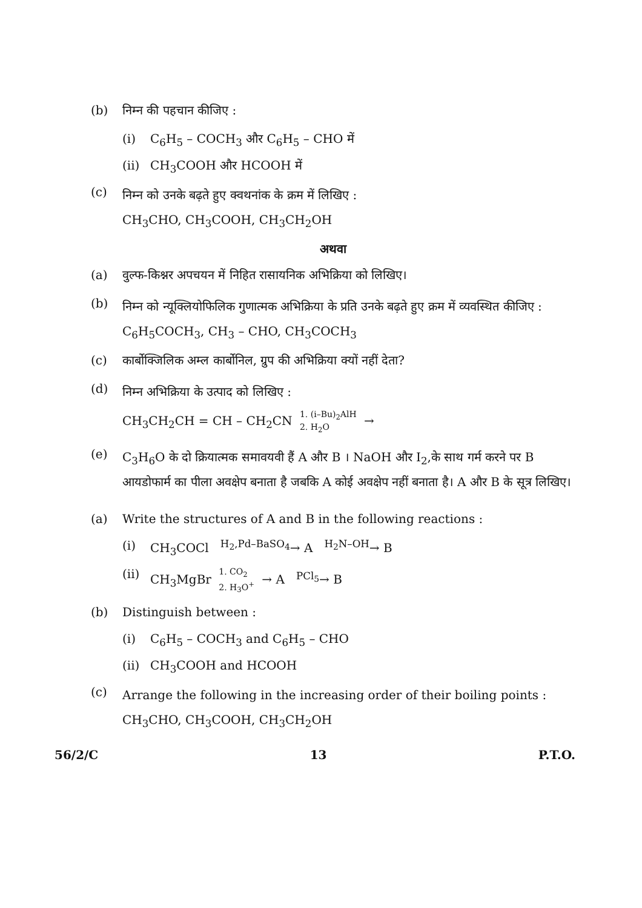(b) निम्न की पहचान कीजिए :
(i) C<sub>6</sub>H<sub>5</sub> – COCH<sub>3</sub> और C<sub>6</sub>H<sub>5</sub> – CHO में
(ii)
CH<sub>3</sub>COOH और HCOOH में
(c)
निम्न को उनके बढ़ते हुए क्वथनांक के क्रम में लिखिए :
CH<sub>3</sub>CHO, CH<sub>3</sub>COOH, CH<sub>3</sub>CH<sub>2</sub>OH
अथवा
(a) वुल्फ-किश्नर अपचयन में निहित रासायनिक अभिक्रिया को लिखिए।
(b)
निम्न को न्यूक्लियोफिलिक गुणात्मक अभिक्रिया के प्रति उनके बढ़ते हुए क्रम में व्यवस्थित कीजिए :
C<sub>6</sub>H<sub>5</sub>COCH<sub>3</sub>, CH<sub>3</sub> – CHO, CH<sub>3</sub>COCH<sub>3</sub>
(c) कार्बोक्जिलिक अम्ल कार्बोनिल, ग्रुप की अभिक्रिया क्यों नहीं देता?
(d)
निम्न अभिक्रिया के उत्पाद को लिखिए :
CH<sub>3</sub>CH<sub>2</sub>CH = CH – CH<sub>2</sub>CN 1. (i–Bu)<sub>2</sub>AlH 2. H<sub>2</sub>O →
(e)
C<sub>3</sub>H<sub>6</sub>O के दो क्रियात्मक समावयवी हैं A और B । NaOH और I<sub>2</sub>,के साथ गर्म करने पर B आयडोफार्म का पीला अवक्षेप बनाता है जबकि A कोई अवक्षेप नहीं बनाता है। A और B के सूत्र लिखिए।
(a) Write the structures of A and B in the following reactions :
(i) CH<sub>3</sub>COCl <sup>H<sub>2</sub>,Pd–BaSO<sub>4</sub></sup>→ A <sup>H<sub>2</sub>N–OH</sup>→ B
(ii)
CH<sub>3</sub>MgBr 1. CO<sub>2</sub> 2. H<sub>3</sub>O<sup>+</sup> → A <sup>PCl<sub>5</sub></sup>→ B
(b) Distinguish between :
(i) C<sub>6</sub>H<sub>5</sub> – COCH<sub>3</sub> and C<sub>6</sub>H<sub>5</sub> – CHO
(ii)
CH<sub>3</sub>COOH and HCOOH
(c)
Arrange the following in the increasing order of their boiling points :
CH<sub>3</sub>CHO, CH<sub>3</sub>COOH, CH<sub>3</sub>CH<sub>2</sub>OH
56/2/C 13 P.T.O.